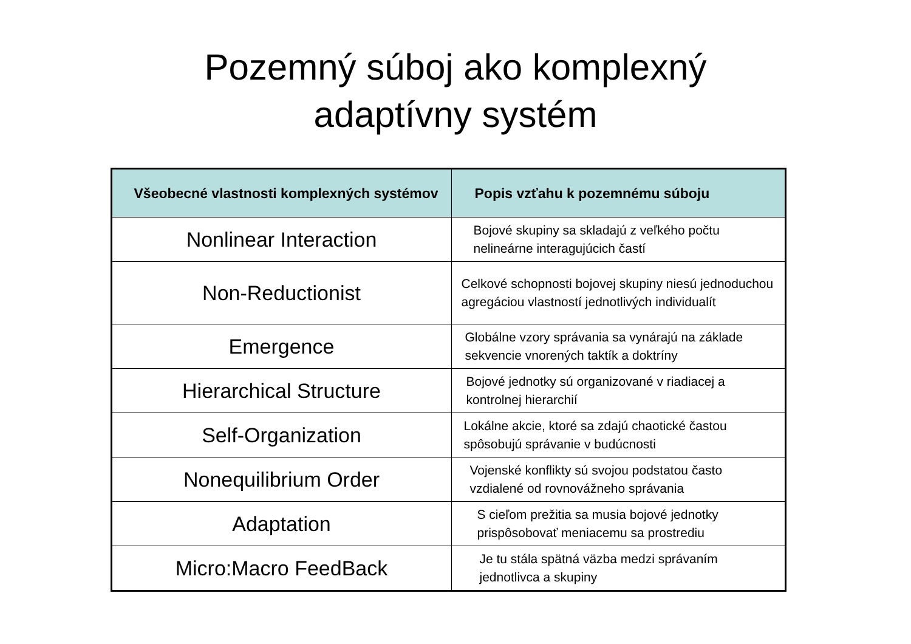Pozemný súboj ako komplexný
adaptívny systém
| Všeobecné vlastnosti komplexných systémov | Popis vzťahu k pozemnému súboju |
| --- | --- |
| Nonlinear Interaction | Bojové skupiny sa skladajú z veľkého počtu nelineárne interagujúcich častí |
| Non-Reductionist | Celkové schopnosti bojovej skupiny niesú jednoduchou agregáciou vlastností jednotlivých individualít |
| Emergence | Globálne vzory správania sa vynárajú na základe sekvencie vnorených taktík a doktríny |
| Hierarchical Structure | Bojové jednotky sú organizované v riadiacej a kontrolnej hierarchií |
| Self-Organization | Lokálne akcie, ktoré sa zdajú chaotické častou spôsobujú správanie v budúcnosti |
| Nonequilibrium Order | Vojenské konflikty sú svojou podstatou často vzdialené od rovnovážneho správania |
| Adaptation | S cieľom prežitia sa musia bojové jednotky prispôsobovať meniacemu sa prostrediu |
| Micro:Macro FeedBack | Je tu stála spätná väzba medzi správaním jednotlivca a skupiny |